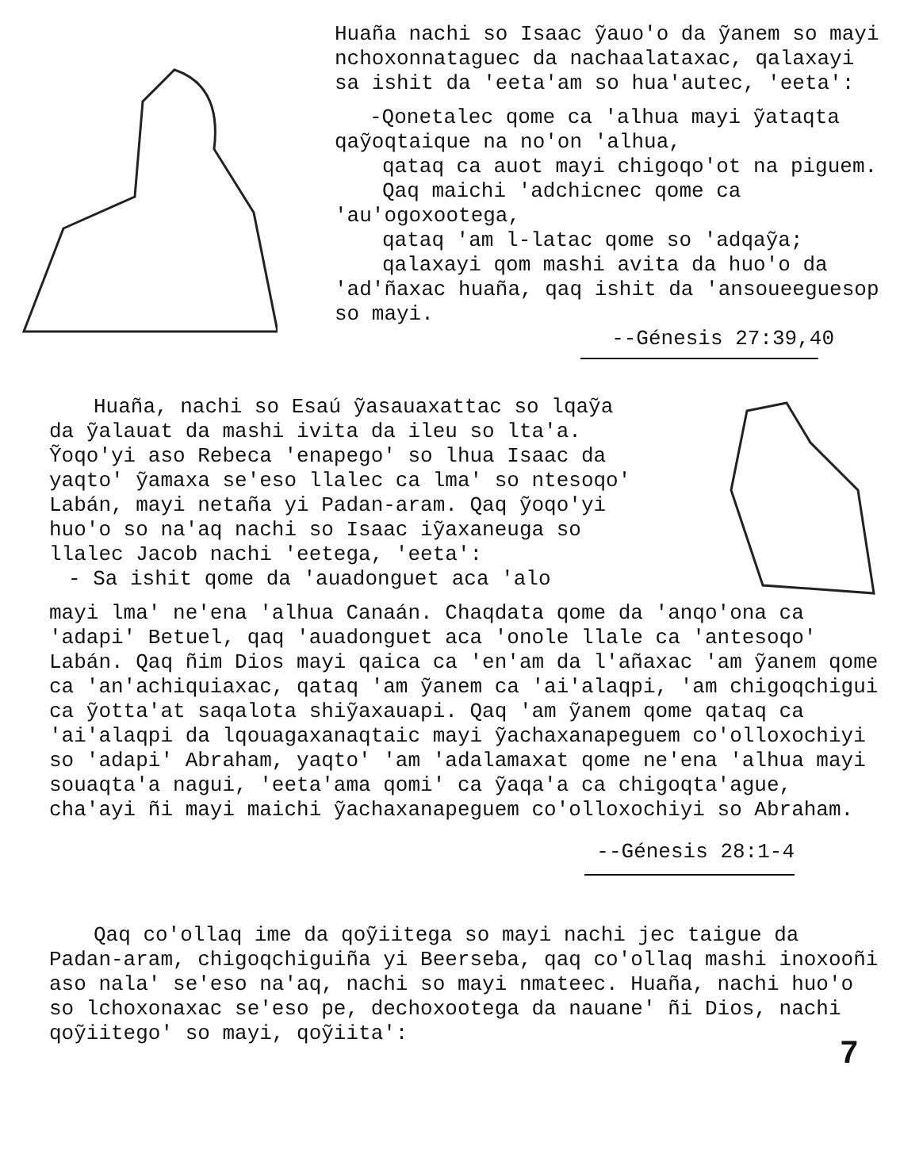Huaña nachi so Isaac ỹauo'o da ỹanem so mayi nchoxonnataguec da nachaalataxac, qalaxayi sa ishit da 'eeta'am so hua'autec, 'eeta':
-Qonetalec qome ca 'alhua mayi ỹataqta qaỹoqtaique na no'on 'alhua,
qataq ca auot mayi chigoqo'ot na piguem.
Qaq maichi 'adchicnec qome ca
'au'ogoxootega,
qataq 'am l-latac qome so 'adqaỹa;
qalaxayi qom mashi avita da huo'o da
'ad'ñaxac huaña, qaq ishit da 'ansoueeguesop so mayi.
--Génesis 27:39,40
Huaña, nachi so Esaú ỹasauaxattac so lqaỹa da ỹalauat da mashi ivita da ileu so lta'a. Ỹoqo'yi aso Rebeca 'enapego' so lhua Isaac da yaqto' ỹamaxa se'eso llalec ca lma' so ntesoqo' Labán, mayi netaña yi Padan-aram. Qaq ỹoqo'yi huo'o so na'aq nachi so Isaac iỹaxaneuga so llalec Jacob nachi 'eetega, 'eeta':
- Sa ishit qome da 'auadonguet aca 'alo
mayi lma' ne'ena 'alhua Canaán. Chaqdata qome da 'anqo'ona ca 'adapi' Betuel, qaq 'auadonguet aca 'onole llale ca 'antesoqo' Labán. Qaq ñim Dios mayi qaica ca 'en'am da l'añaxac 'am ỹanem qome ca 'an'achiquiaxac, qataq 'am ỹanem ca 'ai'alaqpi, 'am chigoqchigui ca ỹotta'at saqalota shiỹaxauapi. Qaq 'am ỹanem qome qataq ca 'ai'alaqpi da lqouagaxanaqtaic mayi ỹachaxanapeguem co'olloxochiyi so 'adapi' Abraham, yaqto' 'am 'adalamaxat qome ne'ena 'alhua mayi souaqta'a nagui, 'eeta'ama qomi' ca ỹaqa'a ca chigoqta'ague, cha'ayi ñi mayi maichi ỹachaxanapeguem co'olloxochiyi so Abraham.
--Génesis 28:1-4
Qaq co'ollaq ime da qoỹiitega so mayi nachi jec taigue da Padan-aram, chigoqchiguiña yi Beerseba, qaq co'ollaq mashi inoxooñi aso nala' se'eso na'aq, nachi so mayi nmateec. Huaña, nachi huo'o so lchoxonaxac se'eso pe, dechoxootega da nauane' ñi Dios, nachi qoỹiitego' so mayi, qoỹiita':
7